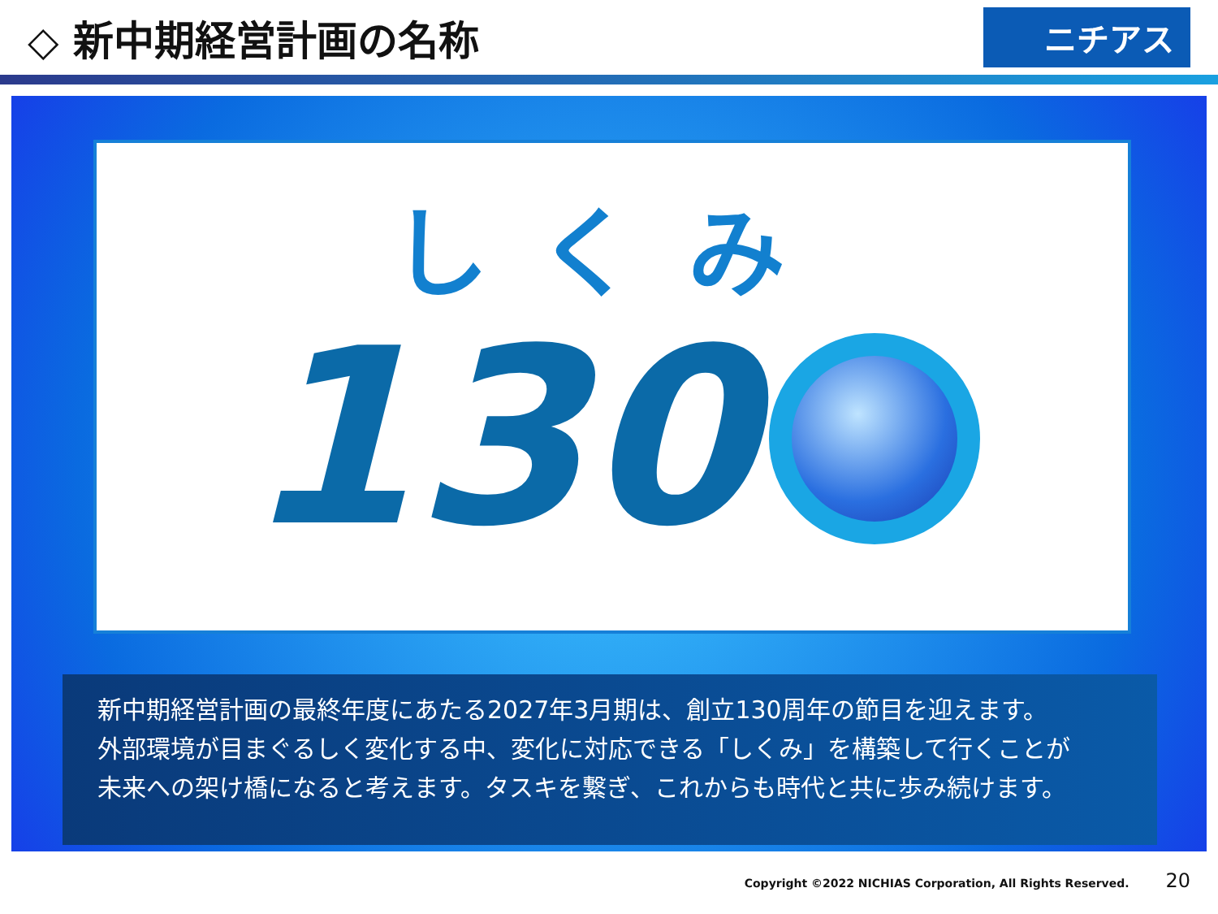◇ 新中期経営計画の名称
ニチアス
しくみ
130
新中期経営計画の最終年度にあたる2027年3月期は、創立130周年の節目を迎えます。
外部環境が目まぐるしく変化する中、変化に対応できる「しくみ」を構築して行くことが
未来への架け橋になると考えます。タスキを繋ぎ、これからも時代と共に歩み続けます。
Copyright ©2022 NICHIAS Corporation, All Rights Reserved. 20